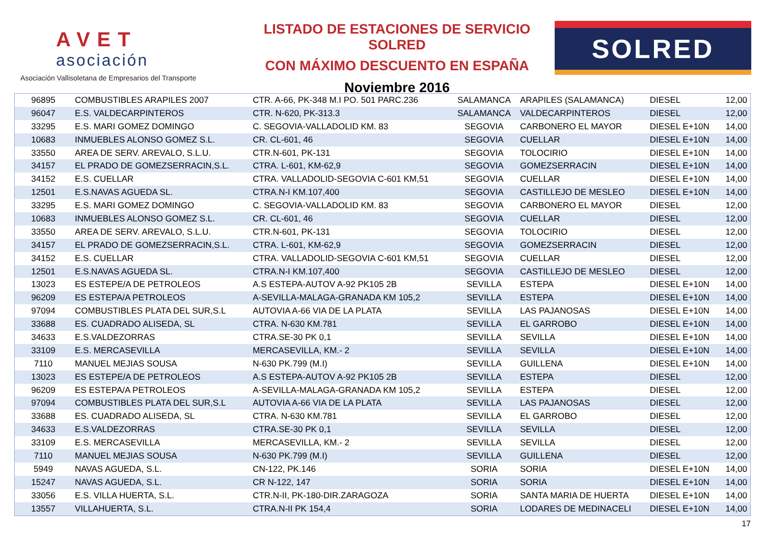AVET
asociación
Asociación Vallisoletana de Empresarios del Transporte
LISTADO DE ESTACIONES DE SERVICIO SOLRED
CON MÁXIMO DESCUENTO EN ESPAÑA
Noviembre 2016
SOLRED
| 96895 | COMBUSTIBLES ARAPILES 2007 | CTR. A-66, PK-348 M.I PO. 501 PARC.236 | SALAMANCA | ARAPILES (SALAMANCA) | DIESEL | 12,00 |
| 96047 | E.S. VALDECARPINTEROS | CTR. N-620, PK-313.3 | SALAMANCA | VALDECARPINTEROS | DIESEL | 12,00 |
| 33295 | E.S. MARI GOMEZ DOMINGO | C. SEGOVIA-VALLADOLID KM. 83 | SEGOVIA | CARBONERO EL MAYOR | DIESEL E+10N | 14,00 |
| 10683 | INMUEBLES ALONSO GOMEZ S.L. | CR. CL-601, 46 | SEGOVIA | CUELLAR | DIESEL E+10N | 14,00 |
| 33550 | AREA DE SERV. AREVALO, S.L.U. | CTR.N-601, PK-131 | SEGOVIA | TOLOCIRIO | DIESEL E+10N | 14,00 |
| 34157 | EL PRADO DE GOMEZSERRACIN,S.L. | CTRA. L-601, KM-62,9 | SEGOVIA | GOMEZSERRACIN | DIESEL E+10N | 14,00 |
| 34152 | E.S. CUELLAR | CTRA. VALLADOLID-SEGOVIA C-601 KM,51 | SEGOVIA | CUELLAR | DIESEL E+10N | 14,00 |
| 12501 | E.S.NAVAS AGUEDA SL. | CTRA.N-I KM.107,400 | SEGOVIA | CASTILLEJO DE MESLEO | DIESEL E+10N | 14,00 |
| 33295 | E.S. MARI GOMEZ DOMINGO | C. SEGOVIA-VALLADOLID KM. 83 | SEGOVIA | CARBONERO EL MAYOR | DIESEL | 12,00 |
| 10683 | INMUEBLES ALONSO GOMEZ S.L. | CR. CL-601, 46 | SEGOVIA | CUELLAR | DIESEL | 12,00 |
| 33550 | AREA DE SERV. AREVALO, S.L.U. | CTR.N-601, PK-131 | SEGOVIA | TOLOCIRIO | DIESEL | 12,00 |
| 34157 | EL PRADO DE GOMEZSERRACIN,S.L. | CTRA. L-601, KM-62,9 | SEGOVIA | GOMEZSERRACIN | DIESEL | 12,00 |
| 34152 | E.S. CUELLAR | CTRA. VALLADOLID-SEGOVIA C-601 KM,51 | SEGOVIA | CUELLAR | DIESEL | 12,00 |
| 12501 | E.S.NAVAS AGUEDA SL. | CTRA.N-I KM.107,400 | SEGOVIA | CASTILLEJO DE MESLEO | DIESEL | 12,00 |
| 13023 | ES ESTEPE/A DE PETROLEOS | A.S ESTEPA-AUTOV A-92 PK105 2B | SEVILLA | ESTEPA | DIESEL E+10N | 14,00 |
| 96209 | ES ESTEPA/A PETROLEOS | A-SEVILLA-MALAGA-GRANADA KM 105,2 | SEVILLA | ESTEPA | DIESEL E+10N | 14,00 |
| 97094 | COMBUSTIBLES PLATA DEL SUR,S.L | AUTOVIA A-66 VIA DE LA PLATA | SEVILLA | LAS PAJANOSAS | DIESEL E+10N | 14,00 |
| 33688 | ES. CUADRADO ALISEDA, SL | CTRA. N-630 KM.781 | SEVILLA | EL GARROBO | DIESEL E+10N | 14,00 |
| 34633 | E.S.VALDEZORRAS | CTRA.SE-30 PK 0,1 | SEVILLA | SEVILLA | DIESEL E+10N | 14,00 |
| 33109 | E.S. MERCASEVILLA | MERCASEVILLA, KM.- 2 | SEVILLA | SEVILLA | DIESEL E+10N | 14,00 |
| 7110 | MANUEL MEJIAS SOUSA | N-630 PK.799 (M.I) | SEVILLA | GUILLENA | DIESEL E+10N | 14,00 |
| 13023 | ES ESTEPE/A DE PETROLEOS | A.S ESTEPA-AUTOV A-92 PK105 2B | SEVILLA | ESTEPA | DIESEL | 12,00 |
| 96209 | ES ESTEPA/A PETROLEOS | A-SEVILLA-MALAGA-GRANADA KM 105,2 | SEVILLA | ESTEPA | DIESEL | 12,00 |
| 97094 | COMBUSTIBLES PLATA DEL SUR,S.L | AUTOVIA A-66 VIA DE LA PLATA | SEVILLA | LAS PAJANOSAS | DIESEL | 12,00 |
| 33688 | ES. CUADRADO ALISEDA, SL | CTRA. N-630 KM.781 | SEVILLA | EL GARROBO | DIESEL | 12,00 |
| 34633 | E.S.VALDEZORRAS | CTRA.SE-30 PK 0,1 | SEVILLA | SEVILLA | DIESEL | 12,00 |
| 33109 | E.S. MERCASEVILLA | MERCASEVILLA, KM.- 2 | SEVILLA | SEVILLA | DIESEL | 12,00 |
| 7110 | MANUEL MEJIAS SOUSA | N-630 PK.799 (M.I) | SEVILLA | GUILLENA | DIESEL | 12,00 |
| 5949 | NAVAS AGUEDA, S.L. | CN-122, PK.146 | SORIA | SORIA | DIESEL E+10N | 14,00 |
| 15247 | NAVAS AGUEDA, S.L. | CR N-122, 147 | SORIA | SORIA | DIESEL E+10N | 14,00 |
| 33056 | E.S. VILLA HUERTA, S.L. | CTR.N-II, PK-180-DIR.ZARAGOZA | SORIA | SANTA MARIA DE HUERTA | DIESEL E+10N | 14,00 |
| 13557 | VILLAHUERTA, S.L. | CTRA.N-II PK 154,4 | SORIA | LODARES DE MEDINACELI | DIESEL E+10N | 14,00 |
17